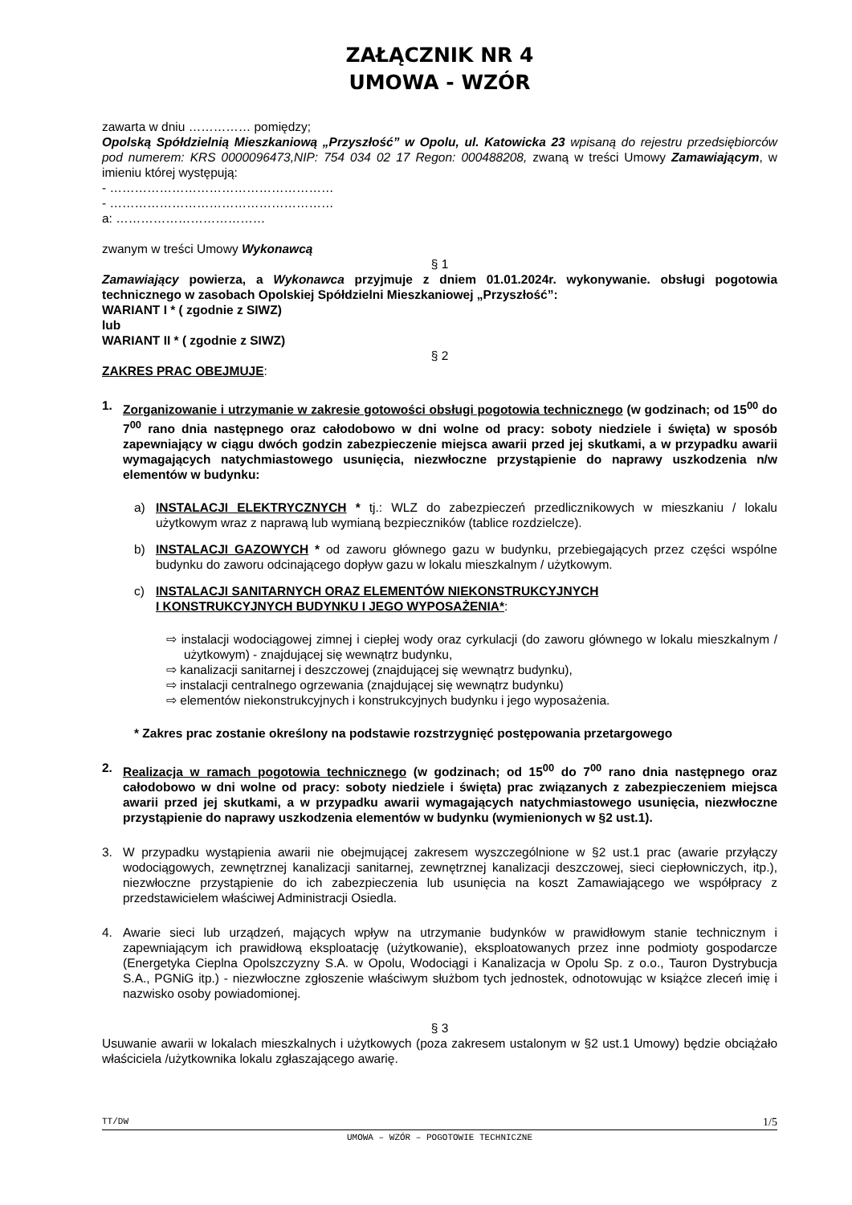ZAŁĄCZNIK NR 4
UMOWA - WZÓR
zawarta w dniu …………… pomiędzy;
Opolską Spółdzielnią Mieszkaniową „Przyszłość” w Opolu, ul. Katowicka 23 wpisaną do rejestru przedsiębiorców pod numerem: KRS 0000096473,NIP: 754 034 02 17 Regon: 000488208, zwaną w treści Umowy Zamawiającym, w imieniu której występują:
- ………………………………………………
- ………………………………………………
a: ………………………………
zwanym w treści Umowy Wykonawcą
§ 1
Zamawiający powierza, a Wykonawca przyjmuje z dniem 01.01.2024r. wykonywanie. obsługi pogotowia technicznego w zasobach Opolskiej Spółdzielni Mieszkaniowej „Przyszłość”:
WARIANT I * ( zgodnie z SIWZ)
lub
WARIANT II * ( zgodnie z SIWZ)
§ 2
ZAKRES PRAC OBEJMUJE:
1. Zorganizowanie i utrzymanie w zakresie gotowości obsługi pogotowia technicznego (w godzinach; od 15<sup>00</sup> do 7<sup>00</sup> rano dnia następnego oraz całodobowo w dni wolne od pracy: soboty niedziele i święta) w sposób zapewniający w ciągu dwóch godzin zabezpieczenie miejsca awarii przed jej skutkami, a w przypadku awarii wymagających natychmiastowego usunięcia, niezwłoczne przystąpienie do naprawy uszkodzenia n/w elementów w budynku:
a) INSTALACJI ELEKTRYCZNYCH * tj.: WLZ do zabezpieczeń przedlicznikowych w mieszkaniu / lokalu użytkowym wraz z naprawą lub wymianą bezpieczników (tablice rozdzielcze).
b) INSTALACJI GAZOWYCH * od zaworu głównego gazu w budynku, przebiegających przez części wspólne budynku do zaworu odcinającego dopływ gazu w lokalu mieszkalnym / użytkowym.
c) INSTALACJI SANITARNYCH ORAZ ELEMENTÓW NIEKONSTRUKCYJNYCH
I KONSTRUKCYJNYCH BUDYNKU I JEGO WYPOSAŻENIA*:
⇨ instalacji wodociągowej zimnej i ciepłej wody oraz cyrkulacji (do zaworu głównego w lokalu mieszkalnym / użytkowym) - znajdującej się wewnątrz budynku,
⇨ kanalizacji sanitarnej i deszczowej (znajdującej się wewnątrz budynku),
⇨ instalacji centralnego ogrzewania (znajdującej się wewnątrz budynku)
⇨ elementów niekonstrukcyjnych i konstrukcyjnych budynku i jego wyposażenia.
* Zakres prac zostanie określony na podstawie rozstrzygnięć postępowania przetargowego
2. Realizacja w ramach pogotowia technicznego (w godzinach; od 15<sup>00</sup> do 7<sup>00</sup> rano dnia następnego oraz całodobowo w dni wolne od pracy: soboty niedziele i święta) prac związanych z zabezpieczeniem miejsca awarii przed jej skutkami, a w przypadku awarii wymagających natychmiastowego usunięcia, niezwłoczne przystąpienie do naprawy uszkodzenia elementów w budynku (wymienionych w §2 ust.1).
3. W przypadku wystąpienia awarii nie obejmującej zakresem wyszczególnione w §2 ust.1 prac (awarie przyłączy wodociągowych, zewnętrznej kanalizacji sanitarnej, zewnętrznej kanalizacji deszczowej, sieci ciepłowniczych, itp.), niezwłoczne przystąpienie do ich zabezpieczenia lub usunięcia na koszt Zamawiającego we współpracy z przedstawicielem właściwej Administracji Osiedla.
4. Awarie sieci lub urządzeń, mających wpływ na utrzymanie budynków w prawidłowym stanie technicznym i zapewniającym ich prawidłową eksploatację (użytkowanie), eksploatowanych przez inne podmioty gospodarcze (Energetyka Cieplna Opolszczyzny S.A. w Opolu, Wodociągi i Kanalizacja w Opolu Sp. z o.o., Tauron Dystrybucja S.A., PGNiG itp.) - niezwłoczne zgłoszenie właściwym służbom tych jednostek, odnotowując w książce zleceń imię i nazwisko osoby powiadomionej.
§ 3
Usuwanie awarii w lokalach mieszkalnych i użytkowych (poza zakresem ustalonym w §2 ust.1 Umowy) będzie obciążało właściciela /użytkownika lokalu zgłaszającego awarię.
TT/DW 1/5
UMOWA – WZÓR – POGOTOWIE TECHNICZNE